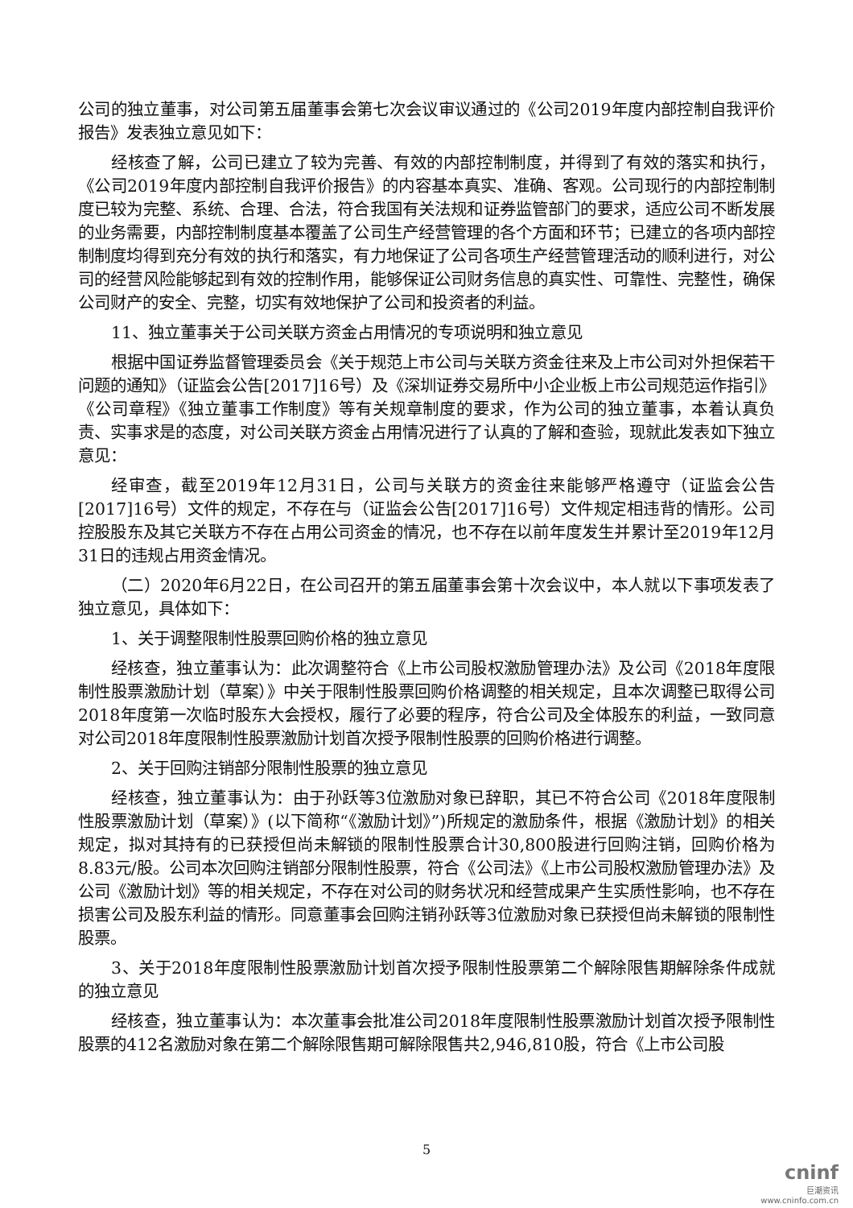公司的独立董事，对公司第五届董事会第七次会议审议通过的《公司2019年度内部控制自我评价报告》发表独立意见如下：
经核查了解，公司已建立了较为完善、有效的内部控制制度，并得到了有效的落实和执行，《公司2019年度内部控制自我评价报告》的内容基本真实、准确、客观。公司现行的内部控制制度已较为完整、系统、合理、合法，符合我国有关法规和证券监管部门的要求，适应公司不断发展的业务需要，内部控制制度基本覆盖了公司生产经营管理的各个方面和环节；已建立的各项内部控制制度均得到充分有效的执行和落实，有力地保证了公司各项生产经营管理活动的顺利进行，对公司的经营风险能够起到有效的控制作用，能够保证公司财务信息的真实性、可靠性、完整性，确保公司财产的安全、完整，切实有效地保护了公司和投资者的利益。
11、独立董事关于公司关联方资金占用情况的专项说明和独立意见
根据中国证券监督管理委员会《关于规范上市公司与关联方资金往来及上市公司对外担保若干问题的通知》（证监会公告[2017]16号）及《深圳证券交易所中小企业板上市公司规范运作指引》《公司章程》《独立董事工作制度》等有关规章制度的要求，作为公司的独立董事，本着认真负责、实事求是的态度，对公司关联方资金占用情况进行了认真的了解和查验，现就此发表如下独立意见：
经审查，截至2019年12月31日，公司与关联方的资金往来能够严格遵守（证监会公告[2017]16号）文件的规定，不存在与（证监会公告[2017]16号）文件规定相违背的情形。公司控股股东及其它关联方不存在占用公司资金的情况，也不存在以前年度发生并累计至2019年12月31日的违规占用资金情况。
（二）2020年6月22日，在公司召开的第五届董事会第十次会议中，本人就以下事项发表了独立意见，具体如下：
1、关于调整限制性股票回购价格的独立意见
经核查，独立董事认为：此次调整符合《上市公司股权激励管理办法》及公司《2018年度限制性股票激励计划（草案）》中关于限制性股票回购价格调整的相关规定，且本次调整已取得公司2018年度第一次临时股东大会授权，履行了必要的程序，符合公司及全体股东的利益，一致同意对公司2018年度限制性股票激励计划首次授予限制性股票的回购价格进行调整。
2、关于回购注销部分限制性股票的独立意见
经核查，独立董事认为：由于孙跃等3位激励对象已辞职，其已不符合公司《2018年度限制性股票激励计划（草案）》(以下简称“《激励计划》”)所规定的激励条件，根据《激励计划》的相关规定，拟对其持有的已获授但尚未解锁的限制性股票合计30,800股进行回购注销，回购价格为8.83元/股。公司本次回购注销部分限制性股票，符合《公司法》《上市公司股权激励管理办法》及公司《激励计划》等的相关规定，不存在对公司的财务状况和经营成果产生实质性影响，也不存在损害公司及股东利益的情形。同意董事会回购注销孙跃等3位激励对象已获授但尚未解锁的限制性股票。
3、关于2018年度限制性股票激励计划首次授予限制性股票第二个解除限售期解除条件成就的独立意见
经核查，独立董事认为：本次董事会批准公司2018年度限制性股票激励计划首次授予限制性股票的412名激励对象在第二个解除限售期可解除限售共2,946,810股，符合《上市公司股
5
cninf
巨潮资讯
www.cninfo.com.cn